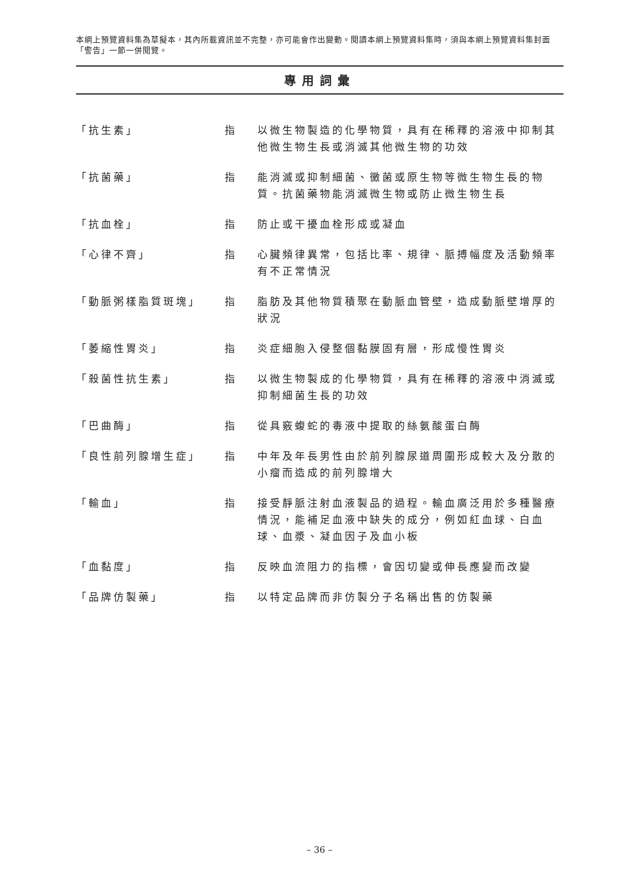本網上預覽資料集為草擬本，其內所載資訊並不完整，亦可能會作出變動。閱讀本網上預覽資料集時，須與本網上預覽資料集封面「警告」一節一併閱覽。
專用詞彙
「抗生素」 指 以微生物製造的化學物質，具有在稀釋的溶液中抑制其他微生物生長或消滅其他微生物的功效
「抗菌藥」 指 能消滅或抑制細菌、黴菌或原生物等微生物生長的物質。抗菌藥物能消滅微生物或防止微生物生長
「抗血栓」 指 防止或干擾血栓形成或凝血
「心律不齊」 指 心臟頻律異常，包括比率、規律、脈搏幅度及活動頻率有不正常情況
「動脈粥樣脂質斑塊」 指 脂肪及其他物質積聚在動脈血管壁，造成動脈壁增厚的狀況
「萎縮性胃炎」 指 炎症細胞入侵整個黏膜固有層，形成慢性胃炎
「殺菌性抗生素」 指 以微生物製成的化學物質，具有在稀釋的溶液中消滅或抑制細菌生長的功效
「巴曲酶」 指 從具竅蝮蛇的毒液中提取的絲氨酸蛋白酶
「良性前列腺增生症」 指 中年及年長男性由於前列腺尿道周圍形成較大及分散的小瘤而造成的前列腺增大
「輸血」 指 接受靜脈注射血液製品的過程。輸血廣泛用於多種醫療情況，能補足血液中缺失的成分，例如紅血球、白血球、血漿、凝血因子及血小板
「血黏度」 指 反映血流阻力的指標，會因切變或伸長應變而改變
「品牌仿製藥」 指 以特定品牌而非仿製分子名稱出售的仿製藥
– 36 –